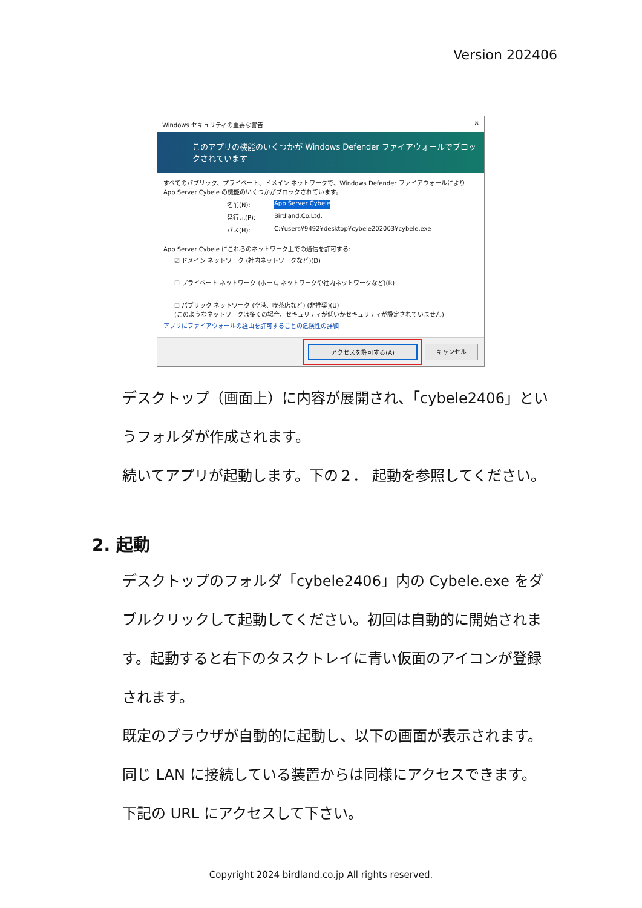Version 202406
Windows セキュリティの重要な警告 ✕
このアプリの機能のいくつかが Windows Defender ファイアウォールでブロックされています
すべてのパブリック、プライベート、ドメイン ネットワークで、Windows Defender ファイアウォールにより App Server Cybele の機能のいくつかがブロックされています。
名前(N): App Server Cybele
発行元(P): Birdland.Co.Ltd.
パス(H): C:¥users¥9492¥desktop¥cybele202003¥cybele.exe
App Server Cybele にこれらのネットワーク上での通信を許可する:
☑ ドメイン ネットワーク (社内ネットワークなど)(D)
☐ プライベート ネットワーク (ホーム ネットワークや社内ネットワークなど)(R)
☐ パブリック ネットワーク (空港、喫茶店など) (非推奨)(U)
(このようなネットワークは多くの場合、セキュリティが低いかセキュリティが設定されていません)
アプリにファイアウォールの経由を許可することの危険性の詳細
アクセスを許可する(A) キャンセル
デスクトップ（画面上）に内容が展開され、「cybele2406」というフォルダが作成されます。
続いてアプリが起動します。下の２． 起動を参照してください。
2. 起動
デスクトップのフォルダ「cybele2406」内の Cybele.exe をダブルクリックして起動してください。初回は自動的に開始されます。起動すると右下のタスクトレイに青い仮面のアイコンが登録されます。
既定のブラウザが自動的に起動し、以下の画面が表示されます。
同じ LAN に接続している装置からは同様にアクセスできます。下記の URL にアクセスして下さい。
Copyright 2024 birdland.co.jp All rights reserved.